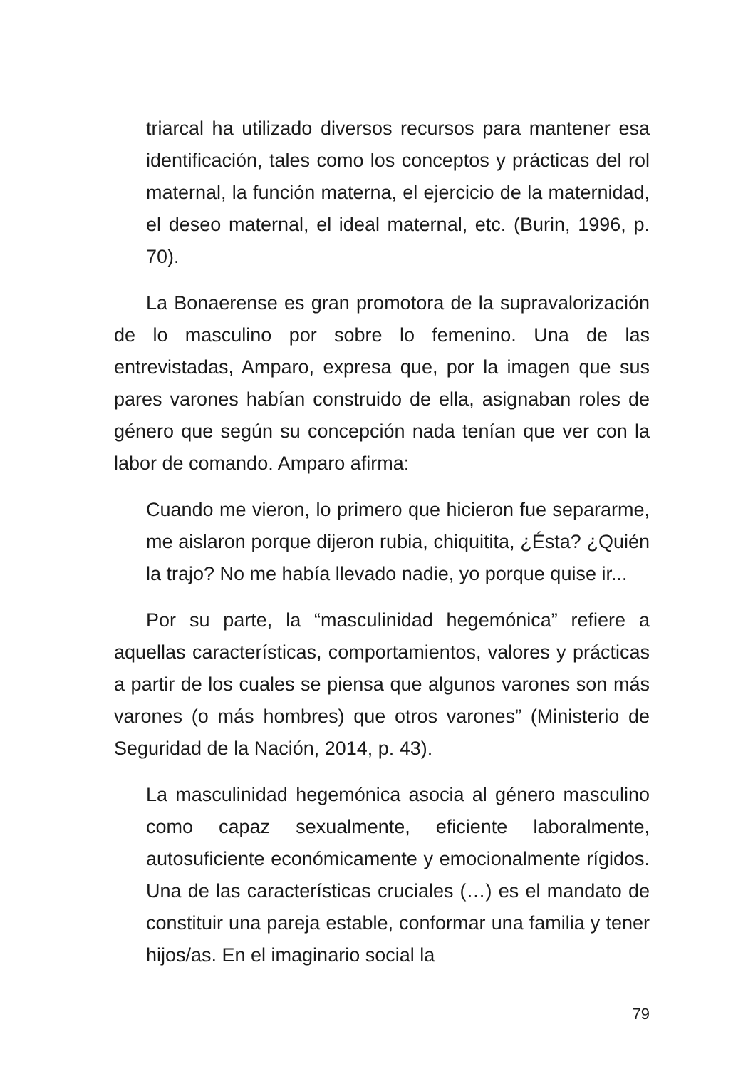triarcal ha utilizado diversos recursos para mantener esa identificación, tales como los conceptos y prácticas del rol maternal, la función materna, el ejercicio de la maternidad, el deseo maternal, el ideal maternal, etc. (Burin, 1996, p. 70).
La Bonaerense es gran promotora de la supravalorización de lo masculino por sobre lo femenino. Una de las entrevistadas, Amparo, expresa que, por la imagen que sus pares varones habían construido de ella, asignaban roles de género que según su concepción nada tenían que ver con la labor de comando. Amparo afirma:
Cuando me vieron, lo primero que hicieron fue separarme, me aislaron porque dijeron rubia, chiquitita, ¿Ésta? ¿Quién la trajo? No me había llevado nadie, yo porque quise ir...
Por su parte, la “masculinidad hegemónica” refiere a aquellas características, comportamientos, valores y prácticas a partir de los cuales se piensa que algunos varones son más varones (o más hombres) que otros varones” (Ministerio de Seguridad de la Nación, 2014, p. 43).
La masculinidad hegemónica asocia al género masculino como capaz sexualmente, eficiente laboralmente, autosuficiente económicamente y emocionalmente rígidos. Una de las características cruciales (…) es el mandato de constituir una pareja estable, conformar una familia y tener hijos/as. En el imaginario social la
79